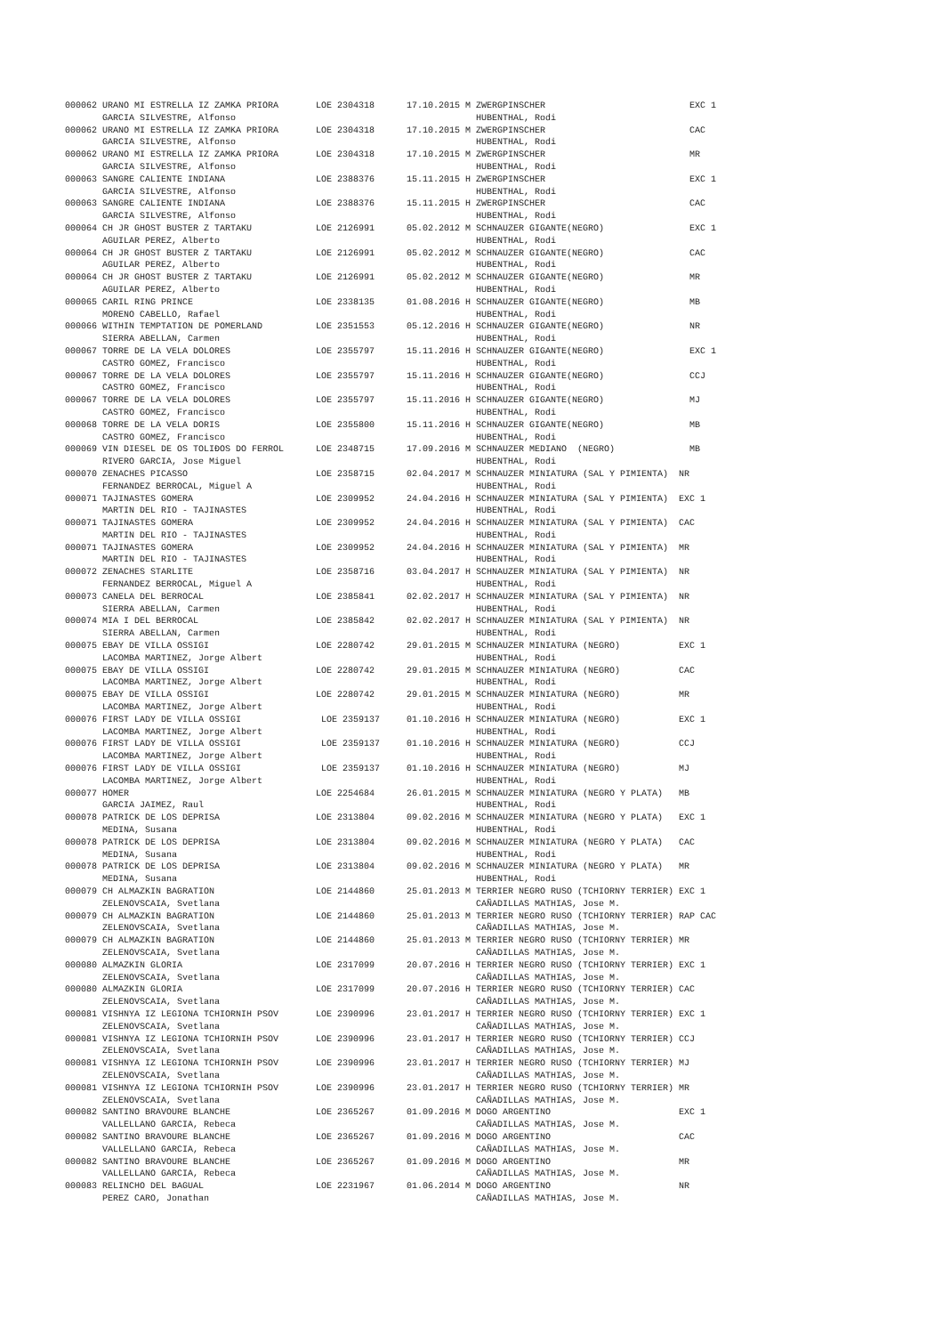000062 URANO MI ESTRELLA IZ ZAMKA PRIORA       LOE 2304318      17.10.2015 M ZWERGPINSCHER                           EXC 1
       GARCIA SILVESTRE, Alfonso                                             HUBENTHAL, Rodi
000062 URANO MI ESTRELLA IZ ZAMKA PRIORA       LOE 2304318      17.10.2015 M ZWERGPINSCHER                           CAC
       GARCIA SILVESTRE, Alfonso                                             HUBENTHAL, Rodi
000062 URANO MI ESTRELLA IZ ZAMKA PRIORA       LOE 2304318      17.10.2015 M ZWERGPINSCHER                           MR
       GARCIA SILVESTRE, Alfonso                                             HUBENTHAL, Rodi
000063 SANGRE CALIENTE INDIANA                 LOE 2388376      15.11.2015 H ZWERGPINSCHER                           EXC 1
       GARCIA SILVESTRE, Alfonso                                             HUBENTHAL, Rodi
000063 SANGRE CALIENTE INDIANA                 LOE 2388376      15.11.2015 H ZWERGPINSCHER                           CAC
       GARCIA SILVESTRE, Alfonso                                             HUBENTHAL, Rodi
000064 CH JR GHOST BUSTER Z TARTAKU            LOE 2126991      05.02.2012 M SCHNAUZER GIGANTE(NEGRO)                EXC 1
       AGUILAR PEREZ, Alberto                                                HUBENTHAL, Rodi
000064 CH JR GHOST BUSTER Z TARTAKU            LOE 2126991      05.02.2012 M SCHNAUZER GIGANTE(NEGRO)                CAC
       AGUILAR PEREZ, Alberto                                                HUBENTHAL, Rodi
000064 CH JR GHOST BUSTER Z TARTAKU            LOE 2126991      05.02.2012 M SCHNAUZER GIGANTE(NEGRO)                MR
       AGUILAR PEREZ, Alberto                                                HUBENTHAL, Rodi
000065 CARIL RING PRINCE                       LOE 2338135      01.08.2016 H SCHNAUZER GIGANTE(NEGRO)                MB
       MORENO CABELLO, Rafael                                                HUBENTHAL, Rodi
000066 WITHIN TEMPTATION DE POMERLAND          LOE 2351553      05.12.2016 H SCHNAUZER GIGANTE(NEGRO)                NR
       SIERRA ABELLAN, Carmen                                                HUBENTHAL, Rodi
000067 TORRE DE LA VELA DOLORES                LOE 2355797      15.11.2016 H SCHNAUZER GIGANTE(NEGRO)                EXC 1
       CASTRO GOMEZ, Francisco                                               HUBENTHAL, Rodi
000067 TORRE DE LA VELA DOLORES                LOE 2355797      15.11.2016 H SCHNAUZER GIGANTE(NEGRO)                CCJ
       CASTRO GOMEZ, Francisco                                               HUBENTHAL, Rodi
000067 TORRE DE LA VELA DOLORES                LOE 2355797      15.11.2016 H SCHNAUZER GIGANTE(NEGRO)                MJ
       CASTRO GOMEZ, Francisco                                               HUBENTHAL, Rodi
000068 TORRE DE LA VELA DORIS                  LOE 2355800      15.11.2016 H SCHNAUZER GIGANTE(NEGRO)                MB
       CASTRO GOMEZ, Francisco                                               HUBENTHAL, Rodi
000069 VIN DIESEL DE OS TOLIĐOS DO FERROL      LOE 2348715      17.09.2016 M SCHNAUZER MEDIANO  (NEGRO)              MB
       RIVERO GARCIA, Jose Miguel                                            HUBENTHAL, Rodi
000070 ZENACHES PICASSO                        LOE 2358715      02.04.2017 M SCHNAUZER MINIATURA (SAL Y PIMIENTA)  NR
       FERNANDEZ BERROCAL, Miguel A                                          HUBENTHAL, Rodi
000071 TAJINASTES GOMERA                       LOE 2309952      24.04.2016 H SCHNAUZER MINIATURA (SAL Y PIMIENTA)  EXC 1
       MARTIN DEL RIO - TAJINASTES                                           HUBENTHAL, Rodi
000071 TAJINASTES GOMERA                       LOE 2309952      24.04.2016 H SCHNAUZER MINIATURA (SAL Y PIMIENTA)  CAC
       MARTIN DEL RIO - TAJINASTES                                           HUBENTHAL, Rodi
000071 TAJINASTES GOMERA                       LOE 2309952      24.04.2016 H SCHNAUZER MINIATURA (SAL Y PIMIENTA)  MR
       MARTIN DEL RIO - TAJINASTES                                           HUBENTHAL, Rodi
000072 ZENACHES STARLITE                       LOE 2358716      03.04.2017 H SCHNAUZER MINIATURA (SAL Y PIMIENTA)  NR
       FERNANDEZ BERROCAL, Miguel A                                          HUBENTHAL, Rodi
000073 CANELA DEL BERROCAL                     LOE 2385841      02.02.2017 H SCHNAUZER MINIATURA (SAL Y PIMIENTA)  NR
       SIERRA ABELLAN, Carmen                                                HUBENTHAL, Rodi
000074 MIA I DEL BERROCAL                      LOE 2385842      02.02.2017 H SCHNAUZER MINIATURA (SAL Y PIMIENTA)  NR
       SIERRA ABELLAN, Carmen                                                HUBENTHAL, Rodi
000075 EBAY DE VILLA OSSIGI                    LOE 2280742      29.01.2015 M SCHNAUZER MINIATURA (NEGRO)           EXC 1
       LACOMBA MARTINEZ, Jorge Albert                                        HUBENTHAL, Rodi
000075 EBAY DE VILLA OSSIGI                    LOE 2280742      29.01.2015 M SCHNAUZER MINIATURA (NEGRO)           CAC
       LACOMBA MARTINEZ, Jorge Albert                                        HUBENTHAL, Rodi
000075 EBAY DE VILLA OSSIGI                    LOE 2280742      29.01.2015 M SCHNAUZER MINIATURA (NEGRO)           MR
       LACOMBA MARTINEZ, Jorge Albert                                        HUBENTHAL, Rodi
000076 FIRST LADY DE VILLA OSSIGI               LOE 2359137     01.10.2016 H SCHNAUZER MINIATURA (NEGRO)           EXC 1
       LACOMBA MARTINEZ, Jorge Albert                                        HUBENTHAL, Rodi
000076 FIRST LADY DE VILLA OSSIGI               LOE 2359137     01.10.2016 H SCHNAUZER MINIATURA (NEGRO)           CCJ
       LACOMBA MARTINEZ, Jorge Albert                                        HUBENTHAL, Rodi
000076 FIRST LADY DE VILLA OSSIGI               LOE 2359137     01.10.2016 H SCHNAUZER MINIATURA (NEGRO)           MJ
       LACOMBA MARTINEZ, Jorge Albert                                        HUBENTHAL, Rodi
000077 HOMER                                   LOE 2254684      26.01.2015 M SCHNAUZER MINIATURA (NEGRO Y PLATA)   MB
       GARCIA JAIMEZ, Raul                                                   HUBENTHAL, Rodi
000078 PATRICK DE LOS DEPRISA                  LOE 2313804      09.02.2016 M SCHNAUZER MINIATURA (NEGRO Y PLATA)   EXC 1
       MEDINA, Susana                                                        HUBENTHAL, Rodi
000078 PATRICK DE LOS DEPRISA                  LOE 2313804      09.02.2016 M SCHNAUZER MINIATURA (NEGRO Y PLATA)   CAC
       MEDINA, Susana                                                        HUBENTHAL, Rodi
000078 PATRICK DE LOS DEPRISA                  LOE 2313804      09.02.2016 M SCHNAUZER MINIATURA (NEGRO Y PLATA)   MR
       MEDINA, Susana                                                        HUBENTHAL, Rodi
000079 CH ALMAZKIN BAGRATION                   LOE 2144860      25.01.2013 M TERRIER NEGRO RUSO (TCHIORNY TERRIER) EXC 1
       ZELENOVSCAIA, Svetlana                                                CAÑADILLAS MATHIAS, Jose M.
000079 CH ALMAZKIN BAGRATION                   LOE 2144860      25.01.2013 M TERRIER NEGRO RUSO (TCHIORNY TERRIER) RAP CAC
       ZELENOVSCAIA, Svetlana                                                CAÑADILLAS MATHIAS, Jose M.
000079 CH ALMAZKIN BAGRATION                   LOE 2144860      25.01.2013 M TERRIER NEGRO RUSO (TCHIORNY TERRIER) MR
       ZELENOVSCAIA, Svetlana                                                CAÑADILLAS MATHIAS, Jose M.
000080 ALMAZKIN GLORIA                         LOE 2317099      20.07.2016 H TERRIER NEGRO RUSO (TCHIORNY TERRIER) EXC 1
       ZELENOVSCAIA, Svetlana                                                CAÑADILLAS MATHIAS, Jose M.
000080 ALMAZKIN GLORIA                         LOE 2317099      20.07.2016 H TERRIER NEGRO RUSO (TCHIORNY TERRIER) CAC
       ZELENOVSCAIA, Svetlana                                                CAÑADILLAS MATHIAS, Jose M.
000081 VISHNYA IZ LEGIONA TCHIORNIH PSOV       LOE 2390996      23.01.2017 H TERRIER NEGRO RUSO (TCHIORNY TERRIER) EXC 1
       ZELENOVSCAIA, Svetlana                                                CAÑADILLAS MATHIAS, Jose M.
000081 VISHNYA IZ LEGIONA TCHIORNIH PSOV       LOE 2390996      23.01.2017 H TERRIER NEGRO RUSO (TCHIORNY TERRIER) CCJ
       ZELENOVSCAIA, Svetlana                                                CAÑADILLAS MATHIAS, Jose M.
000081 VISHNYA IZ LEGIONA TCHIORNIH PSOV       LOE 2390996      23.01.2017 H TERRIER NEGRO RUSO (TCHIORNY TERRIER) MJ
       ZELENOVSCAIA, Svetlana                                                CAÑADILLAS MATHIAS, Jose M.
000081 VISHNYA IZ LEGIONA TCHIORNIH PSOV       LOE 2390996      23.01.2017 H TERRIER NEGRO RUSO (TCHIORNY TERRIER) MR
       ZELENOVSCAIA, Svetlana                                                CAÑADILLAS MATHIAS, Jose M.
000082 SANTINO BRAVOURE BLANCHE                LOE 2365267      01.09.2016 M DOGO ARGENTINO                        EXC 1
       VALLELLANO GARCIA, Rebeca                                             CAÑADILLAS MATHIAS, Jose M.
000082 SANTINO BRAVOURE BLANCHE                LOE 2365267      01.09.2016 M DOGO ARGENTINO                        CAC
       VALLELLANO GARCIA, Rebeca                                             CAÑADILLAS MATHIAS, Jose M.
000082 SANTINO BRAVOURE BLANCHE                LOE 2365267      01.09.2016 M DOGO ARGENTINO                        MR
       VALLELLANO GARCIA, Rebeca                                             CAÑADILLAS MATHIAS, Jose M.
000083 RELINCHO DEL BAGUAL                     LOE 2231967      01.06.2014 M DOGO ARGENTINO                        NR
       PEREZ CARO, Jonathan                                                  CAÑADILLAS MATHIAS, Jose M.